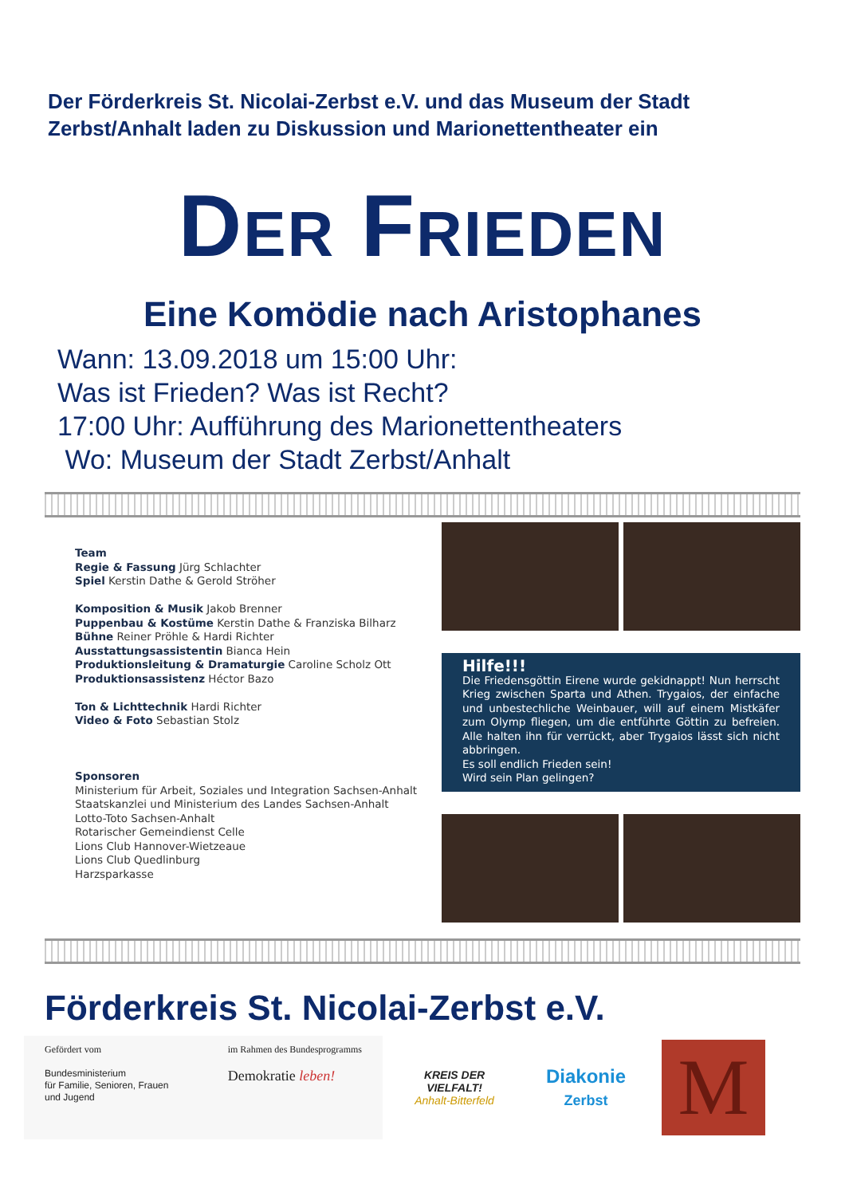Der Förderkreis St. Nicolai-Zerbst e.V. und das Museum der Stadt Zerbst/Anhalt laden zu Diskussion und Marionettentheater ein
DER FRIEDEN
Eine Komödie nach Aristophanes
Wann: 13.09.2018 um 15:00 Uhr:
Was ist Frieden? Was ist Recht?
17:00 Uhr: Aufführung des Marionettentheaters
Wo: Museum der Stadt Zerbst/Anhalt
Team
Regie & Fassung Jürg Schlachter
Spiel Kerstin Dathe & Gerold Ströher
Komposition & Musik Jakob Brenner
Puppenbau & Kostüme Kerstin Dathe & Franziska Bilharz
Bühne Reiner Pröhle & Hardi Richter
Ausstattungsassistentin Bianca Hein
Produktionsleitung & Dramaturgie Caroline Scholz Ott
Produktionsassistenz Héctor Bazo
Ton & Lichttechnik Hardi Richter
Video & Foto Sebastian Stolz
Sponsoren
Ministerium für Arbeit, Soziales und Integration Sachsen-Anhalt
Staatskanzlei und Ministerium des Landes Sachsen-Anhalt
Lotto-Toto Sachsen-Anhalt
Rotarischer Gemeindienst Celle
Lions Club Hannover-Wietzeaue
Lions Club Quedlinburg
Harzsparkasse
Hilfe!!!
Die Friedensgöttin Eirene wurde gekidnappt! Nun herrscht Krieg zwischen Sparta und Athen. Trygaios, der einfache und unbestechliche Weinbauer, will auf einem Mistkäfer zum Olymp fliegen, um die entführte Göttin zu befreien. Alle halten ihn für verrückt, aber Trygaios lässt sich nicht abbringen.
Es soll endlich Frieden sein!
Wird sein Plan gelingen?
Förderkreis St. Nicolai-Zerbst e.V.
Gefördert vom
Bundesministerium
für Familie, Senioren, Frauen
und Jugend
im Rahmen des Bundesprogramms
Demokratie leben!
KREIS DER VIELFALT!
Anhalt-Bitterfeld
Diakonie
Zerbst
M